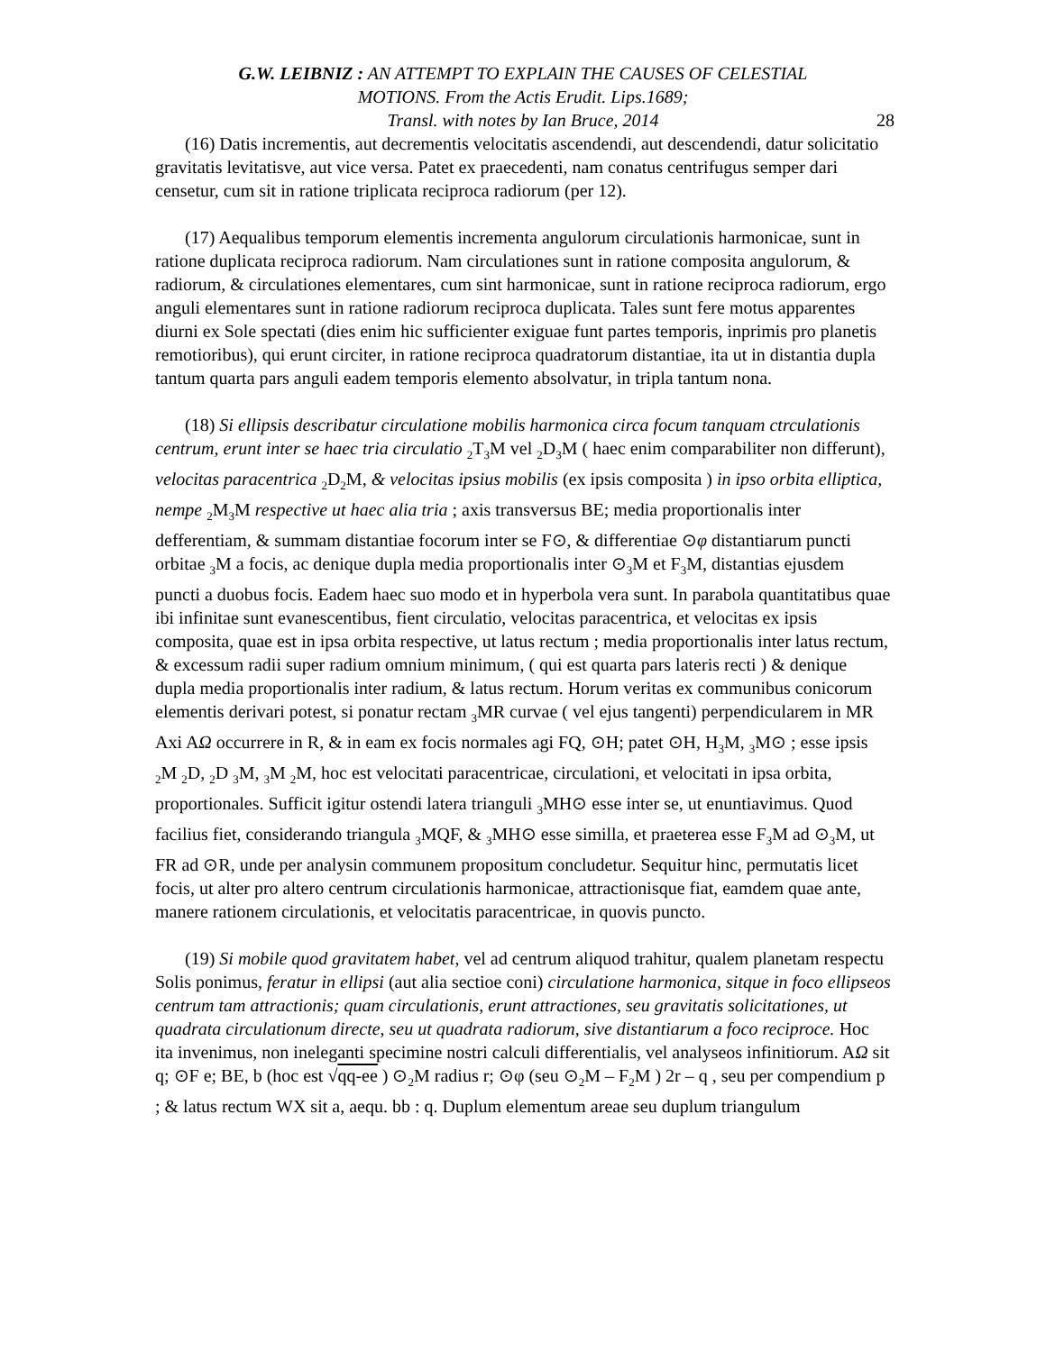G.W. LEIBNIZ : AN ATTEMPT TO EXPLAIN THE CAUSES OF CELESTIAL
MOTIONS. From the Actis Erudit. Lips.1689;
Transl. with notes by Ian Bruce, 2014
28
(16) Datis incrementis, aut decrementis velocitatis ascendendi, aut descendendi, datur solicitatio gravitatis levitatisve, aut vice versa. Patet ex praecedenti, nam conatus centrifugus semper dari censetur, cum sit in ratione triplicata reciproca radiorum (per 12).
(17) Aequalibus temporum elementis incrementa angulorum circulationis harmonicae, sunt in ratione duplicata reciproca radiorum. Nam circulationes sunt in ratione composita angulorum, & radiorum, & circulationes elementares, cum sint harmonicae, sunt in ratione reciproca radiorum, ergo anguli elementares sunt in ratione radiorum reciproca duplicata. Tales sunt fere motus apparentes diurni ex Sole spectati (dies enim hic sufficienter exiguae funt partes temporis, inprimis pro planetis remotioribus), qui erunt circiter, in ratione reciproca quadratorum distantiae, ita ut in distantia dupla tantum quarta pars anguli eadem temporis elemento absolvatur, in tripla tantum nona.
(18) Si ellipsis describatur circulatione mobilis harmonica circa focum tanquam ctrculationis centrum, erunt inter se haec tria circulatio <sub>2</sub>T<sub>3</sub>M vel <sub>2</sub>D<sub>3</sub>M ( haec enim comparabiliter non differunt), velocitas paracentrica <sub>2</sub>D<sub>2</sub>M, & velocitas ipsius mobilis (ex ipsis composita ) in ipso orbita elliptica, nempe <sub>2</sub>M<sub>3</sub>M respective ut haec alia tria ; axis transversus BE; media proportionalis inter defferentiam, & summam distantiae focorum inter se F⊙, & differentiae ⊙φ distantiarum puncti orbitae <sub>3</sub>M a focis, ac denique dupla media proportionalis inter ⊙<sub>3</sub>M et F<sub>3</sub>M, distantias ejusdem puncti a duobus focis. Eadem haec suo modo et in hyperbola vera sunt. In parabola quantitatibus quae ibi infinitae sunt evanescentibus, fient circulatio, velocitas paracentrica, et velocitas ex ipsis composita, quae est in ipsa orbita respective, ut latus rectum ; media proportionalis inter latus rectum, & excessum radii super radium omnium minimum, ( qui est quarta pars lateris recti ) & denique dupla media proportionalis inter radium, & latus rectum. Horum veritas ex communibus conicorum elementis derivari potest, si ponatur rectam <sub>3</sub>MR curvae ( vel ejus tangenti) perpendicularem in MR Axi AΩ occurrere in R, & in eam ex focis normales agi FQ, ⊙H; patet ⊙H, H<sub>3</sub>M, <sub>3</sub>M⊙ ; esse ipsis <sub>2</sub>M <sub>2</sub>D, <sub>2</sub>D <sub>3</sub>M, <sub>3</sub>M <sub>2</sub>M, hoc est velocitati paracentricae, circulationi, et velocitati in ipsa orbita, proportionales. Sufficit igitur ostendi latera trianguli <sub>3</sub>MH⊙ esse inter se, ut enuntiavimus. Quod facilius fiet, considerando triangula <sub>3</sub>MQF, & <sub>3</sub>MH⊙ esse similla, et praeterea esse F<sub>3</sub>M ad ⊙<sub>3</sub>M, ut FR ad ⊙R, unde per analysin communem propositum concludetur. Sequitur hinc, permutatis licet focis, ut alter pro altero centrum circulationis harmonicae, attractionisque fiat, eamdem quae ante, manere rationem circulationis, et velocitatis paracentricae, in quovis puncto.
(19) Si mobile quod gravitatem habet, vel ad centrum aliquod trahitur, qualem planetam respectu Solis ponimus, feratur in ellipsi (aut alia sectioe coni) circulatione harmonica, sitque in foco ellipseos centrum tam attractionis; quam circulationis, erunt attractiones, seu gravitatis solicitationes, ut quadrata circulationum directe, seu ut quadrata radiorum, sive distantiarum a foco reciproce. Hoc ita invenimus, non ineleganti specimine nostri calculi differentialis, vel analyseos infinitiorum. AΩ sit q; ⊙F e; BE, b (hoc est √qq-ee ) ⊙<sub>2</sub>M radius r; ⊙φ (seu ⊙<sub>2</sub>M – F<sub>2</sub>M ) 2r – q , seu per compendium p ; & latus rectum WX sit a, aequ. bb : q. Duplum elementum areae seu duplum triangulum